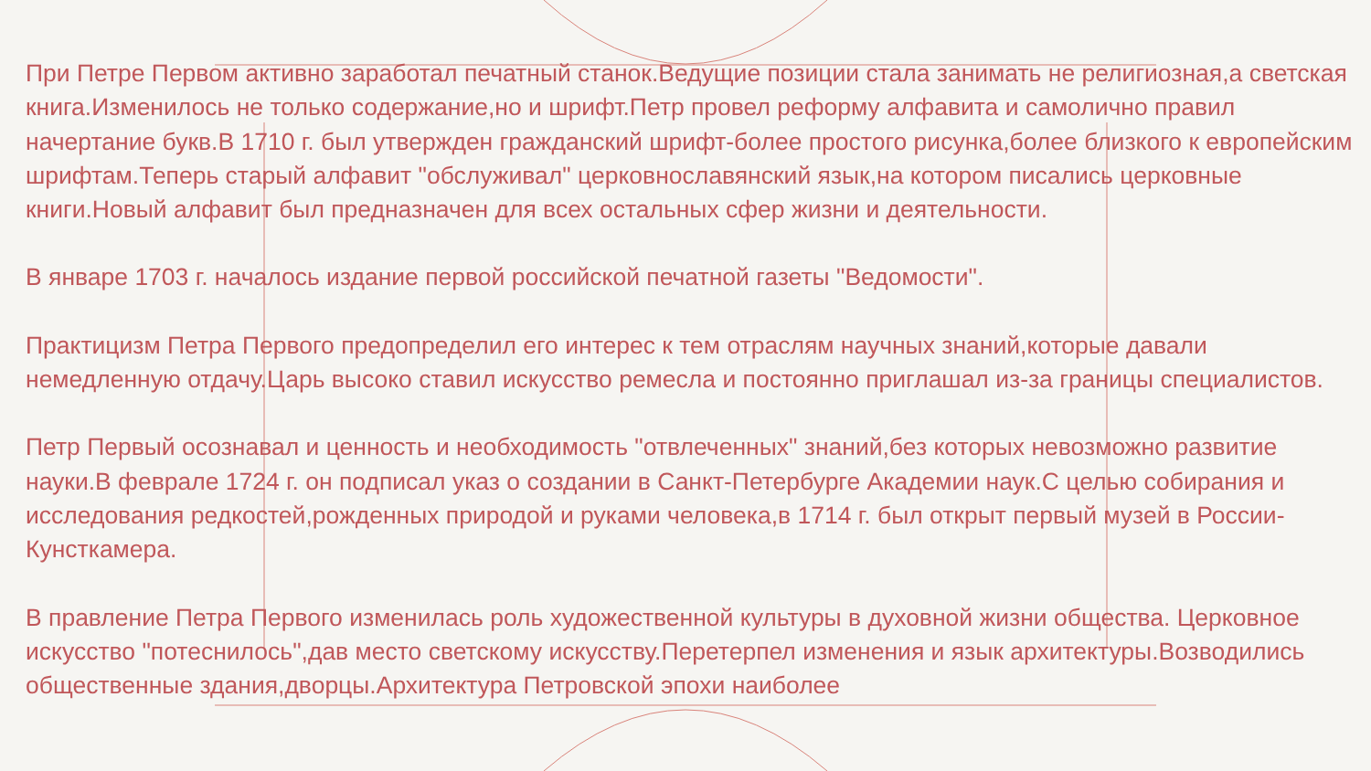При Петре Первом активно заработал печатный станок.Ведущие позиции стала занимать не религиозная,а светская книга.Изменилось не только содержание,но и шрифт.Петр провел реформу алфавита и самолично правил начертание букв.В 1710 г. был утвержден гражданский шрифт-более простого рисунка,более близкого к европейским шрифтам.Теперь старый алфавит "обслуживал" церковнославянский язык,на котором писались церковные книги.Новый алфавит был предназначен для всех остальных сфер жизни и деятельности.
В январе 1703 г. началось издание первой российской печатной газеты "Ведомости".
Практицизм Петра Первого предопределил его интерес к тем отраслям научных знаний,которые давали немедленную отдачу.Царь высоко ставил искусство ремесла и постоянно приглашал из-за границы специалистов.
Петр Первый осознавал и ценность и необходимость "отвлеченных" знаний,без которых невозможно развитие науки.В феврале 1724 г. он подписал указ о создании в Санкт-Петербурге Академии наук.С целью собирания и исследования редкостей,рожденных природой и руками человека,в 1714 г. был открыт первый музей в России-Кунсткамера.
В правление Петра Первого изменилась роль художественной культуры в духовной жизни общества. Церковное искусство "потеснилось",дав место светскому искусству.Перетерпел изменения и язык архитектуры.Возводились общественные здания,дворцы.Архитектура Петровской эпохи наиболее